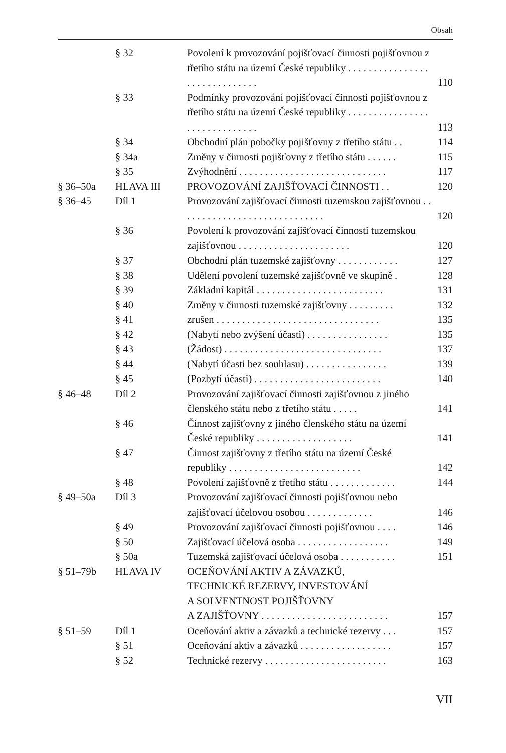Obsah
| | § 32 | Povolení k provozování pojišťovací činnosti pojišťovnou z třetího státu na území České republiky . . . . . . . . . . . . . . . . . . . . . . . . . . . . . . | 110 |
| | § 33 | Podmínky provozování pojišťovací činnosti pojišťovnou z třetího státu na území České republiky . . . . . . . . . . . . . . . . . . . . . . . . . . . . . . | 113 |
| | § 34 | Obchodní plán pobočky pojišťovny z třetího státu . . | 114 |
| | § 34a | Změny v činnosti pojišťovny z třetího státu . . . . . . | 115 |
| | § 35 | Zvýhodnění . . . . . . . . . . . . . . . . . . . . . . . . . . . . . | 117 |
| § 36–50a | HLAVA III | PROVOZOVÁNÍ ZAJIŠŤOVACÍ ČINNOSTI . . | 120 |
| § 36–45 | Díl 1 | Provozování zajišťovací činnosti tuzemskou zajišťovnou . . . . . . . . . . . . . . . . . . . . . . . . . . . . . | 120 |
| | § 36 | Povolení k provozování zajišťovací činnosti tuzemskou zajišťovnou . . . . . . . . . . . . . . . . . . . . . . | 120 |
| | § 37 | Obchodní plán tuzemské zajišťovny . . . . . . . . . . . . | 127 |
| | § 38 | Udělení povolení tuzemské zajišťovně ve skupině . | 128 |
| | § 39 | Základní kapitál . . . . . . . . . . . . . . . . . . . . . . . . . | 131 |
| | § 40 | Změny v činnosti tuzemské zajišťovny . . . . . . . . . | 132 |
| | § 41 | zrušen . . . . . . . . . . . . . . . . . . . . . . . . . . . . . . . . | 135 |
| | § 42 | (Nabytí nebo zvýšení účasti) . . . . . . . . . . . . . . . . | 135 |
| | § 43 | (Žádost) . . . . . . . . . . . . . . . . . . . . . . . . . . . . . . . | 137 |
| | § 44 | (Nabytí účasti bez souhlasu) . . . . . . . . . . . . . . . . | 139 |
| | § 45 | (Pozbytí účasti) . . . . . . . . . . . . . . . . . . . . . . . . . | 140 |
| § 46–48 | Díl 2 | Provozování zajišťovací činnosti zajišťovnou z jiného členského státu nebo z třetího státu . . . . . | 141 |
| | § 46 | Činnost zajišťovny z jiného členského státu na území České republiky . . . . . . . . . . . . . . . . . . . | 141 |
| | § 47 | Činnost zajišťovny z třetího státu na území České republiky . . . . . . . . . . . . . . . . . . . . . . . . . . | 142 |
| | § 48 | Povolení zajišťovně z třetího státu . . . . . . . . . . . . . | 144 |
| § 49–50a | Díl 3 | Provozování zajišťovací činnosti pojišťovnou nebo zajišťovací účelovou osobou . . . . . . . . . . . . . | 146 |
| | § 49 | Provozování zajišťovací činnosti pojišťovnou . . . . | 146 |
| | § 50 | Zajišťovací účelová osoba . . . . . . . . . . . . . . . . . . | 149 |
| | § 50a | Tuzemská zajišťovací účelová osoba . . . . . . . . . . . | 151 |
| § 51–79b | HLAVA IV | OCEŇOVÁNÍ AKTIV A ZÁVAZKŮ, TECHNICKÉ REZERVY, INVESTOVÁNÍ A SOLVENTNOST POJIŠŤOVNY A ZAJIŠŤOVNY . . . . . . . . . . . . . . . . . . . . . . . . . | 157 |
| § 51–59 | Díl 1 | Oceňování aktiv a závazků a technické rezervy . . . | 157 |
| | § 51 | Oceňování aktiv a závazků . . . . . . . . . . . . . . . . . . | 157 |
| | § 52 | Technické rezervy . . . . . . . . . . . . . . . . . . . . . . . . | 163 |
VII